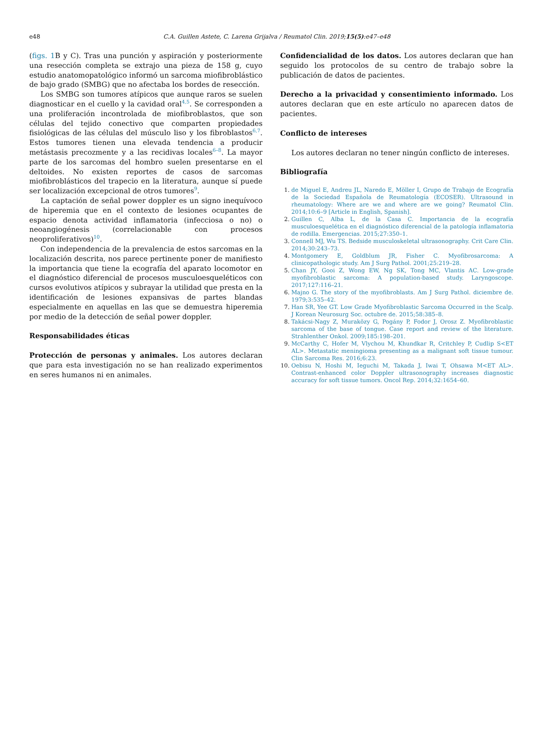e48
C.A. Guillen Astete, C. Larena Grijalva / Reumatol Clin. 2019;15(5):e47–e48
(figs. 1 B y C). Tras una punción y aspiración y posteriormente una resección completa se extrajo una pieza de 158 g, cuyo estudio anatomopatológico informó un sarcoma miofibroblástico de bajo grado (SMBG) que no afectaba los bordes de resección.
Los SMBG son tumores atípicos que aunque raros se suelen diagnosticar en el cuello y la cavidad oral<sup>4,5</sup>. Se corresponden a una proliferación incontrolada de miofibroblastos, que son células del tejido conectivo que comparten propiedades fisiológicas de las células del músculo liso y los fibroblastos<sup>6,7</sup>. Estos tumores tienen una elevada tendencia a producir metástasis precozmente y a las recidivas locales<sup>6–8</sup>. La mayor parte de los sarcomas del hombro suelen presentarse en el deltoides. No existen reportes de casos de sarcomas miofibroblásticos del trapecio en la literatura, aunque sí puede ser localización excepcional de otros tumores<sup>9</sup>.
La captación de señal power doppler es un signo inequívoco de hiperemia que en el contexto de lesiones ocupantes de espacio denota actividad inflamatoria (infecciosa o no) o neoangiogénesis (correlacionable con procesos neoproliferativos)<sup>10</sup>.
Con independencia de la prevalencia de estos sarcomas en la localización descrita, nos parece pertinente poner de manifiesto la importancia que tiene la ecografía del aparato locomotor en el diagnóstico diferencial de procesos musculoesqueléticos con cursos evolutivos atípicos y subrayar la utilidad que presta en la identificación de lesiones expansivas de partes blandas especialmente en aquellas en las que se demuestra hiperemia por medio de la detección de señal power doppler.
Responsabilidades éticas
Protección de personas y animales. Los autores declaran que para esta investigación no se han realizado experimentos en seres humanos ni en animales.
Confidencialidad de los datos. Los autores declaran que han seguido los protocolos de su centro de trabajo sobre la publicación de datos de pacientes.
Derecho a la privacidad y consentimiento informado. Los autores declaran que en este artículo no aparecen datos de pacientes.
Conflicto de intereses
Los autores declaran no tener ningún conflicto de intereses.
Bibliografía
1. de Miguel E, Andreu JL, Naredo E, Möller I, Grupo de Trabajo de Ecografía de la Sociedad Española de Reumatología (ECOSER). Ultrasound in rheumatology: Where are we and where are we going? Reumatol Clin. 2014;10:6–9 [Article in English, Spanish].
2. Guillen C, Alba L, de la Casa C. Importancia de la ecografía musculoesquelética en el diagnóstico diferencial de la patología inflamatoria de rodilla. Emergencias. 2015;27:350–1.
3. Connell MJ, Wu TS. Bedside musculoskeletal ultrasonography. Crit Care Clin. 2014;30:243–73.
4. Montgomery E, Goldblum JR, Fisher C. Myofibrosarcoma: A clinicopathologic study. Am J Surg Pathol. 2001;25:219–28.
5. Chan JY, Gooi Z, Wong EW, Ng SK, Tong MC, Vlantis AC. Low-grade myofibroblastic sarcoma: A population-based study. Laryngoscope. 2017;127:116–21.
6. Majno G. The story of the myofibroblasts. Am J Surg Pathol. diciembre de. 1979;3:535–42.
7. Han SR, Yee GT. Low Grade Myofibroblastic Sarcoma Occurred in the Scalp. J Korean Neurosurg Soc. octubre de. 2015;58:385–8.
8. Takácsi-Nagy Z, Muraközy G, Pogány P, Fodor J, Orosz Z. Myofibroblastic sarcoma of the base of tongue. Case report and review of the literature. Strahlenther Onkol. 2009;185:198–201.
9. McCarthy C, Hofer M, Vlychou M, Khundkar R, Critchley P, Cudlip S<ET AL>. Metastatic meningioma presenting as a malignant soft tissue tumour. Clin Sarcoma Res. 2016;6:23.
10. Oebisu N, Hoshi M, Ieguchi M, Takada J, Iwai T, Ohsawa M<ET AL>. Contrast-enhanced color Doppler ultrasonography increases diagnostic accuracy for soft tissue tumors. Oncol Rep. 2014;32:1654–60.